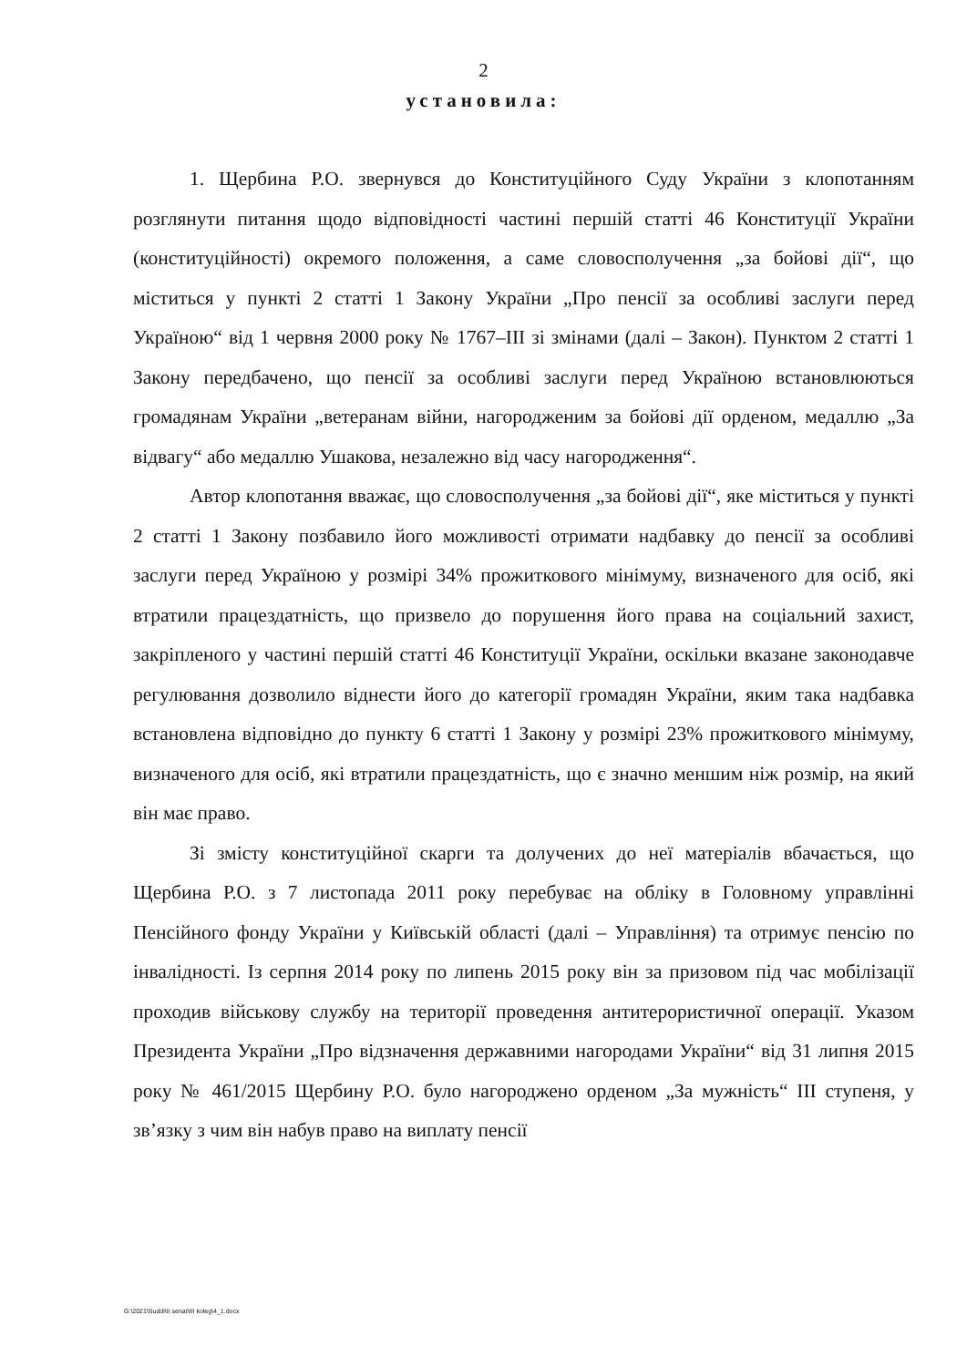2
установила:
1. Щербина Р.О. звернувся до Конституційного Суду України з клопотанням розглянути питання щодо відповідності частині першій статті 46 Конституції України (конституційності) окремого положення, а саме словосполучення „за бойові дії“, що міститься у пункті 2 статті 1 Закону України „Про пенсії за особливі заслуги перед Україною“ від 1 червня 2000 року № 1767–III зі змінами (далі – Закон). Пунктом 2 статті 1 Закону передбачено, що пенсії за особливі заслуги перед Україною встановлюються громадянам України „ветеранам війни, нагородженим за бойові дії орденом, медаллю „За відвагу“ або медаллю Ушакова, незалежно від часу нагородження“.
Автор клопотання вважає, що словосполучення „за бойові дії“, яке міститься у пункті 2 статті 1 Закону позбавило його можливості отримати надбавку до пенсії за особливі заслуги перед Україною у розмірі 34% прожиткового мінімуму, визначеного для осіб, які втратили працездатність, що призвело до порушення його права на соціальний захист, закріпленого у частині першій статті 46 Конституції України, оскільки вказане законодавче регулювання дозволило віднести його до категорії громадян України, яким така надбавка встановлена відповідно до пункту 6 статті 1 Закону у розмірі 23% прожиткового мінімуму, визначеного для осіб, які втратили працездатність, що є значно меншим ніж розмір, на який він має право.
Зі змісту конституційної скарги та долучених до неї матеріалів вбачається, що Щербина Р.О. з 7 листопада 2011 року перебуває на обліку в Головному управлінні Пенсійного фонду України у Київській області (далі – Управління) та отримує пенсію по інвалідності. Із серпня 2014 року по липень 2015 року він за призовом під час мобілізації проходив військову службу на території проведення антитерористичної операції. Указом Президента України „Про відзначення державними нагородами України“ від 31 липня 2015 року № 461/2015 Щербину Р.О. було нагороджено орденом „За мужність“ III ступеня, у зв’язку з чим він набув право на виплату пенсії
G:\2021\Suddi\II senat\III koleg\4_1.docx